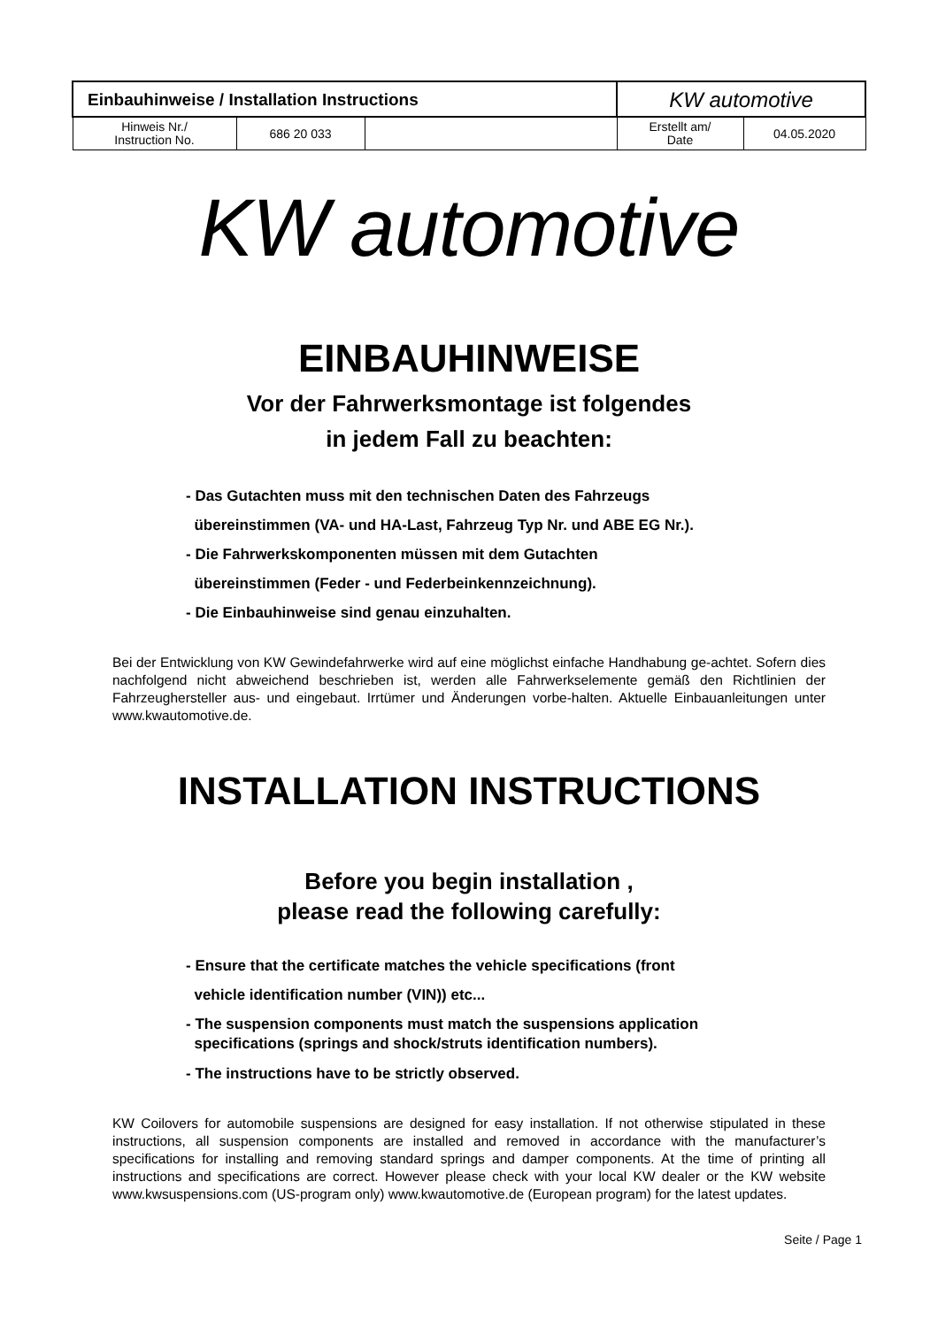| Einbauhinweise / Installation Instructions | | | KW automotive | |
| Hinweis Nr./ Instruction No. | 686 20 033 | | Erstellt am/ Date | 04.05.2020 |
KW automotive
EINBAUHINWEISE
Vor der Fahrwerksmontage ist folgendes
in jedem Fall zu beachten:
- Das Gutachten muss mit den technischen Daten des Fahrzeugs
übereinstimmen (VA- und HA-Last, Fahrzeug Typ Nr. und ABE EG Nr.).
- Die Fahrwerkskomponenten müssen mit dem Gutachten
übereinstimmen (Feder - und Federbeinkennzeichnung).
- Die Einbauhinweise sind genau einzuhalten.
Bei der Entwicklung von KW Gewindefahrwerke wird auf eine möglichst einfache Handhabung ge-achtet. Sofern dies nachfolgend nicht abweichend beschrieben ist, werden alle Fahrwerkselemente gemäß den Richtlinien der Fahrzeughersteller aus- und eingebaut. Irrtümer und Änderungen vorbe-halten. Aktuelle Einbauanleitungen unter www.kwautomotive.de.
INSTALLATION INSTRUCTIONS
Before you begin installation ,
please read the following carefully:
- Ensure that the certificate matches the vehicle specifications (front
vehicle identification number (VIN)) etc...
- The suspension components must match the suspensions application
specifications (springs and shock/struts identification numbers).
- The instructions have to be strictly observed.
KW Coilovers for automobile suspensions are designed for easy installation. If not otherwise stipulated in these instructions, all suspension components are installed and removed in accordance with the manufacturer’s specifications for installing and removing standard springs and damper components. At the time of printing all instructions and specifications are correct. However please check with your local KW dealer or the KW website www.kwsuspensions.com (US-program only) www.kwautomotive.de (European program) for the latest updates.
Seite / Page 1